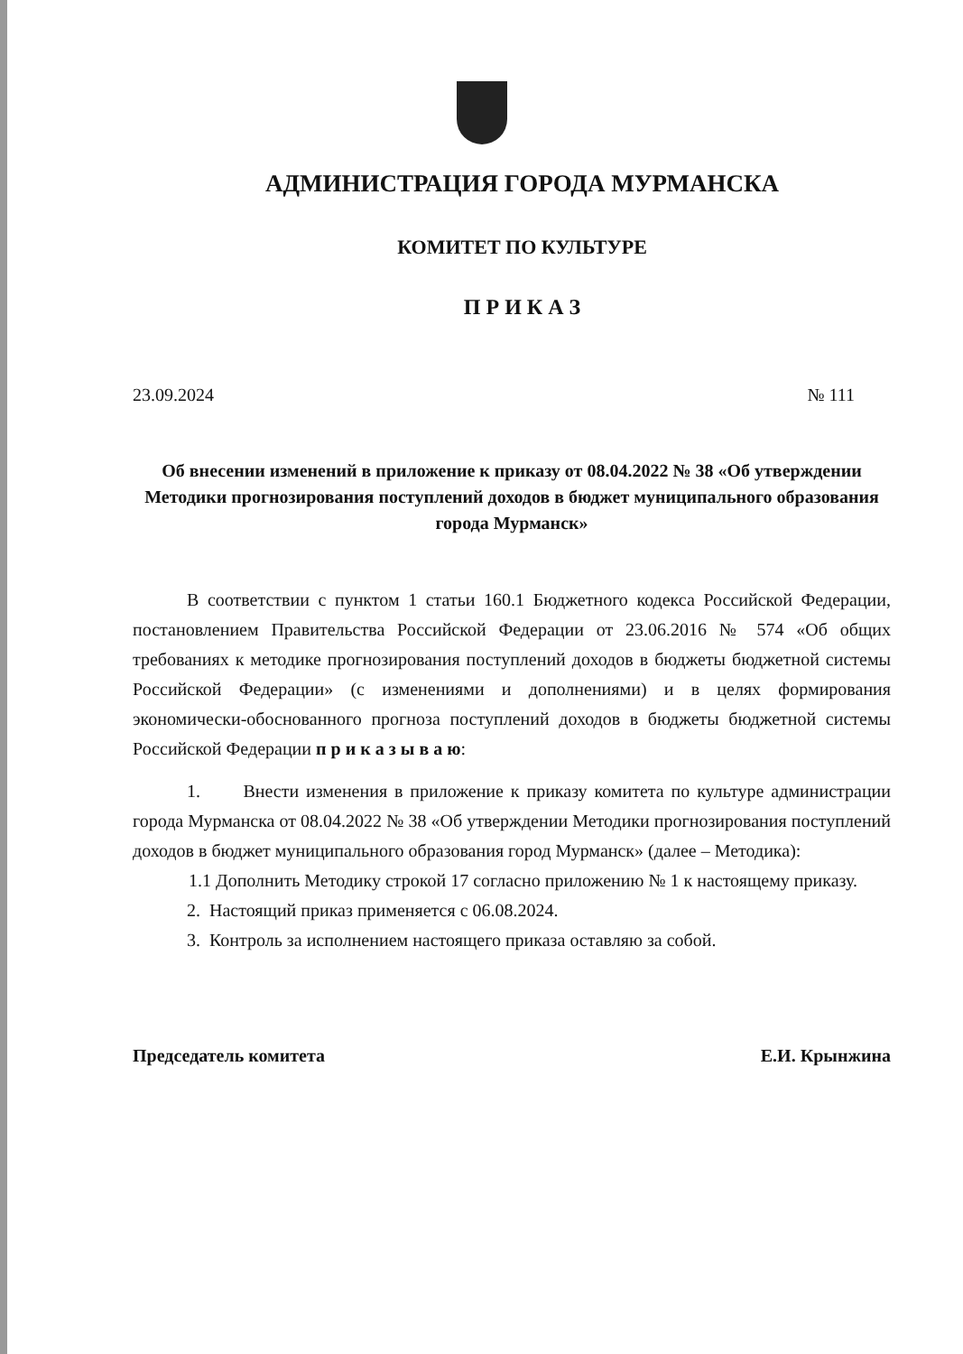АДМИНИСТРАЦИЯ ГОРОДА МУРМАНСКА
КОМИТЕТ ПО КУЛЬТУРЕ
П Р И К А З
23.09.2024 № 111
Об внесении изменений в приложение к приказу от 08.04.2022 № 38 «Об утверждении Методики прогнозирования поступлений доходов в бюджет муниципального образования города Мурманск»
В соответствии с пунктом 1 статьи 160.1 Бюджетного кодекса Российской Федерации, постановлением Правительства Российской Федерации от 23.06.2016 № 574 «Об общих требованиях к методике прогнозирования поступлений доходов в бюджеты бюджетной системы Российской Федерации» (с изменениями и дополнениями) и в целях формирования экономически-обоснованного прогноза поступлений доходов в бюджеты бюджетной системы Российской Федерации п р и к а з ы в а ю:
1. Внести изменения в приложение к приказу комитета по культуре администрации города Мурманска от 08.04.2022 № 38 «Об утверждении Методики прогнозирования поступлений доходов в бюджет муниципального образования город Мурманск» (далее – Методика):
1.1 Дополнить Методику строкой 17 согласно приложению № 1 к настоящему приказу.
2. Настоящий приказ применяется с 06.08.2024.
3. Контроль за исполнением настоящего приказа оставляю за собой.
Председатель комитета Е.И. Крынжина